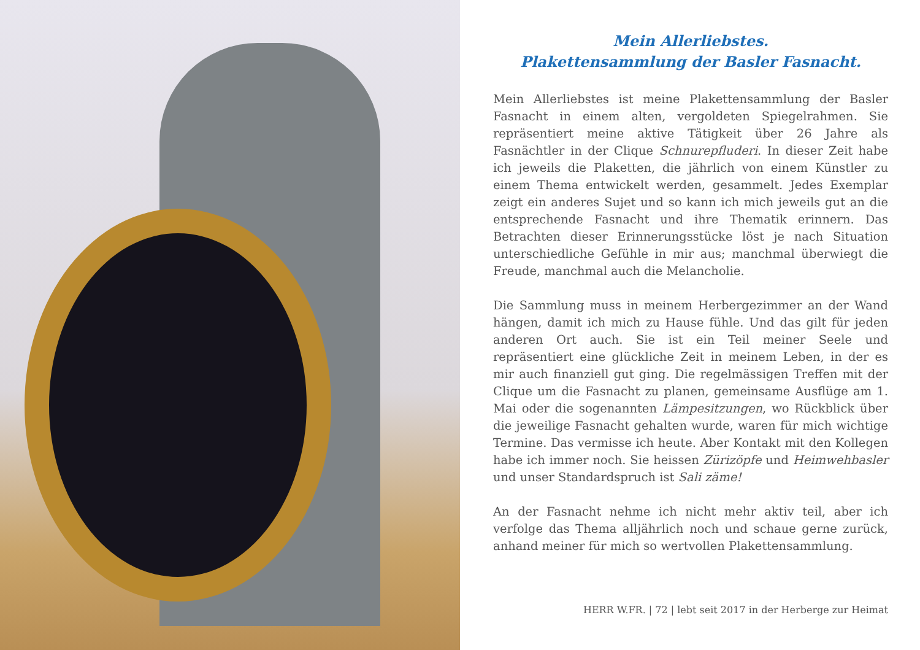Mein Allerliebstes.
Plakettensammlung der Basler Fasnacht.
Mein Allerliebstes ist meine Plakettensammlung der Basler Fasnacht in einem alten, vergoldeten Spiegelrahmen. Sie repräsentiert meine aktive Tätigkeit über 26 Jahre als Fasnächtler in der Clique Schnurepfluderi. In dieser Zeit habe ich jeweils die Plaketten, die jährlich von einem Künstler zu einem Thema entwickelt werden, gesammelt. Jedes Exemplar zeigt ein anderes Sujet und so kann ich mich jeweils gut an die entsprechende Fasnacht und ihre Thematik erinnern. Das Betrachten dieser Erinnerungsstücke löst je nach Situation unterschiedliche Gefühle in mir aus; manchmal überwiegt die Freude, manchmal auch die Melancholie.
Die Sammlung muss in meinem Herbergezimmer an der Wand hängen, damit ich mich zu Hause fühle. Und das gilt für jeden anderen Ort auch. Sie ist ein Teil meiner Seele und repräsentiert eine glückliche Zeit in meinem Leben, in der es mir auch finanziell gut ging. Die regelmässigen Treffen mit der Clique um die Fasnacht zu planen, gemeinsame Ausflüge am 1. Mai oder die sogenannten Lämpesitzungen, wo Rückblick über die jeweilige Fasnacht gehalten wurde, waren für mich wichtige Termine. Das vermisse ich heute. Aber Kontakt mit den Kollegen habe ich immer noch. Sie heissen Zürizöpfe und Heimwehbasler und unser Standardspruch ist Sali zäme!
An der Fasnacht nehme ich nicht mehr aktiv teil, aber ich verfolge das Thema alljährlich noch und schaue gerne zurück, anhand meiner für mich so wertvollen Plakettensammlung.
HERR W.FR. | 72 | lebt seit 2017 in der Herberge zur Heimat